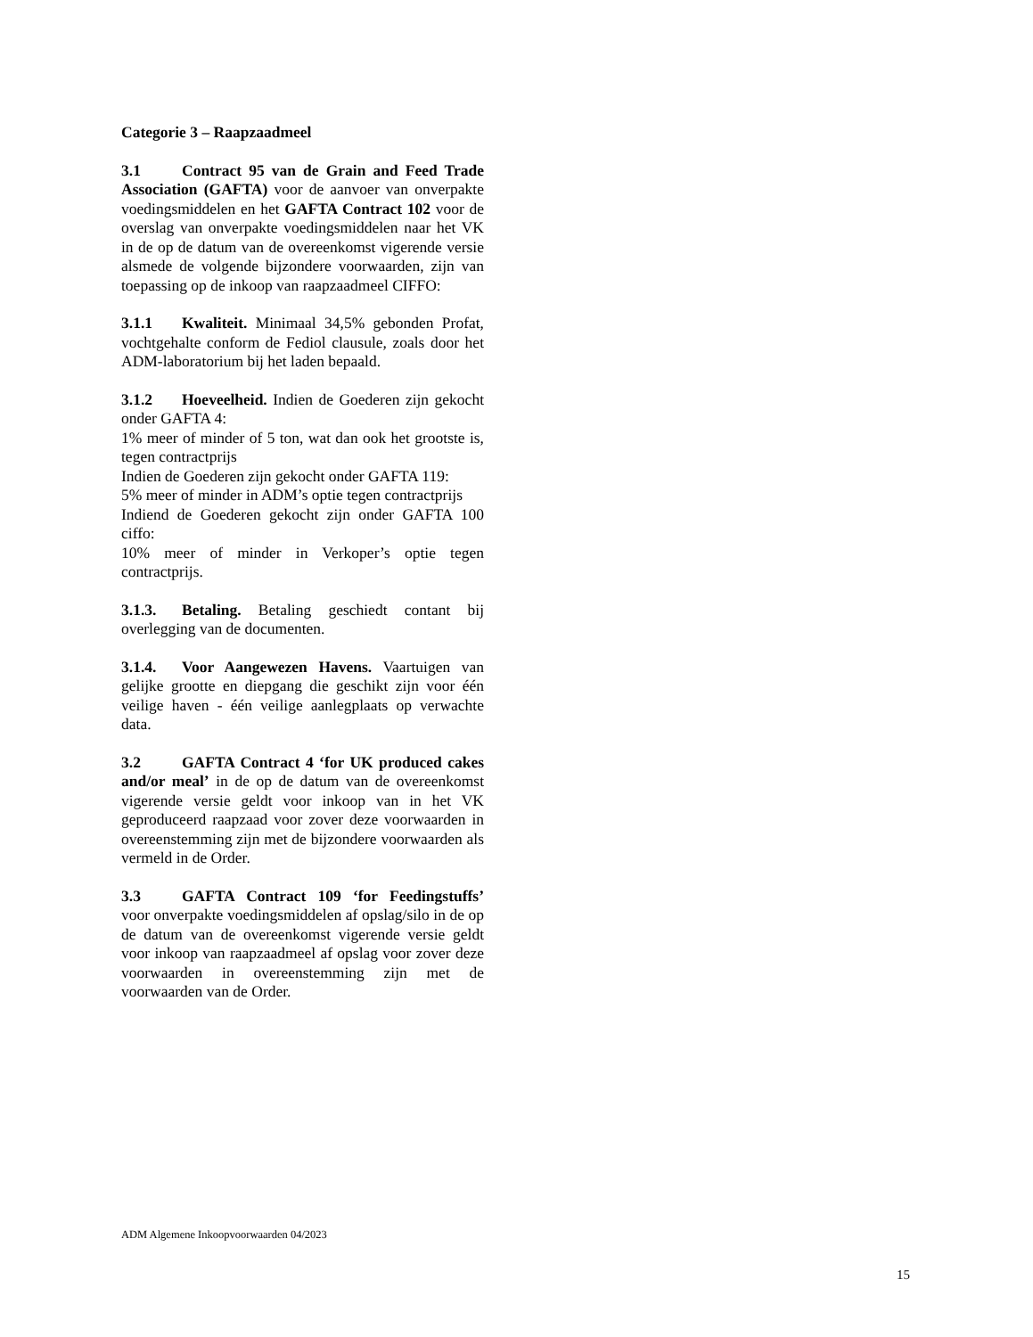Categorie 3 – Raapzaadmeel
3.1 Contract 95 van de Grain and Feed Trade Association (GAFTA) voor de aanvoer van onverpakte voedingsmiddelen en het GAFTA Contract 102 voor de overslag van onverpakte voedingsmiddelen naar het VK in de op de datum van de overeenkomst vigerende versie alsmede de volgende bijzondere voorwaarden, zijn van toepassing op de inkoop van raapzaadmeel CIFFO:
3.1.1 Kwaliteit. Minimaal 34,5% gebonden Profat, vochtgehalte conform de Fediol clausule, zoals door het ADM-laboratorium bij het laden bepaald.
3.1.2 Hoeveelheid. Indien de Goederen zijn gekocht onder GAFTA 4:
1% meer of minder of 5 ton, wat dan ook het grootste is, tegen contractprijs
Indien de Goederen zijn gekocht onder GAFTA 119:
5% meer of minder in ADM’s optie tegen contractprijs
Indiend de Goederen gekocht zijn onder GAFTA 100 ciffo:
10% meer of minder in Verkoper’s optie tegen contractprijs.
3.1.3. Betaling. Betaling geschiedt contant bij overlegging van de documenten.
3.1.4. Voor Aangewezen Havens. Vaartuigen van gelijke grootte en diepgang die geschikt zijn voor één veilige haven - één veilige aanlegplaats op verwachte data.
3.2 GAFTA Contract 4 ‘for UK produced cakes and/or meal’ in de op de datum van de overeenkomst vigerende versie geldt voor inkoop van in het VK geproduceerd raapzaad voor zover deze voorwaarden in overeenstemming zijn met de bijzondere voorwaarden als vermeld in de Order.
3.3 GAFTA Contract 109 ‘for Feedingstuffs’ voor onverpakte voedingsmiddelen af opslag/silo in de op de datum van de overeenkomst vigerende versie geldt voor inkoop van raapzaadmeel af opslag voor zover deze voorwaarden in overeenstemming zijn met de voorwaarden van de Order.
ADM Algemene Inkoopvoorwaarden 04/2023
15